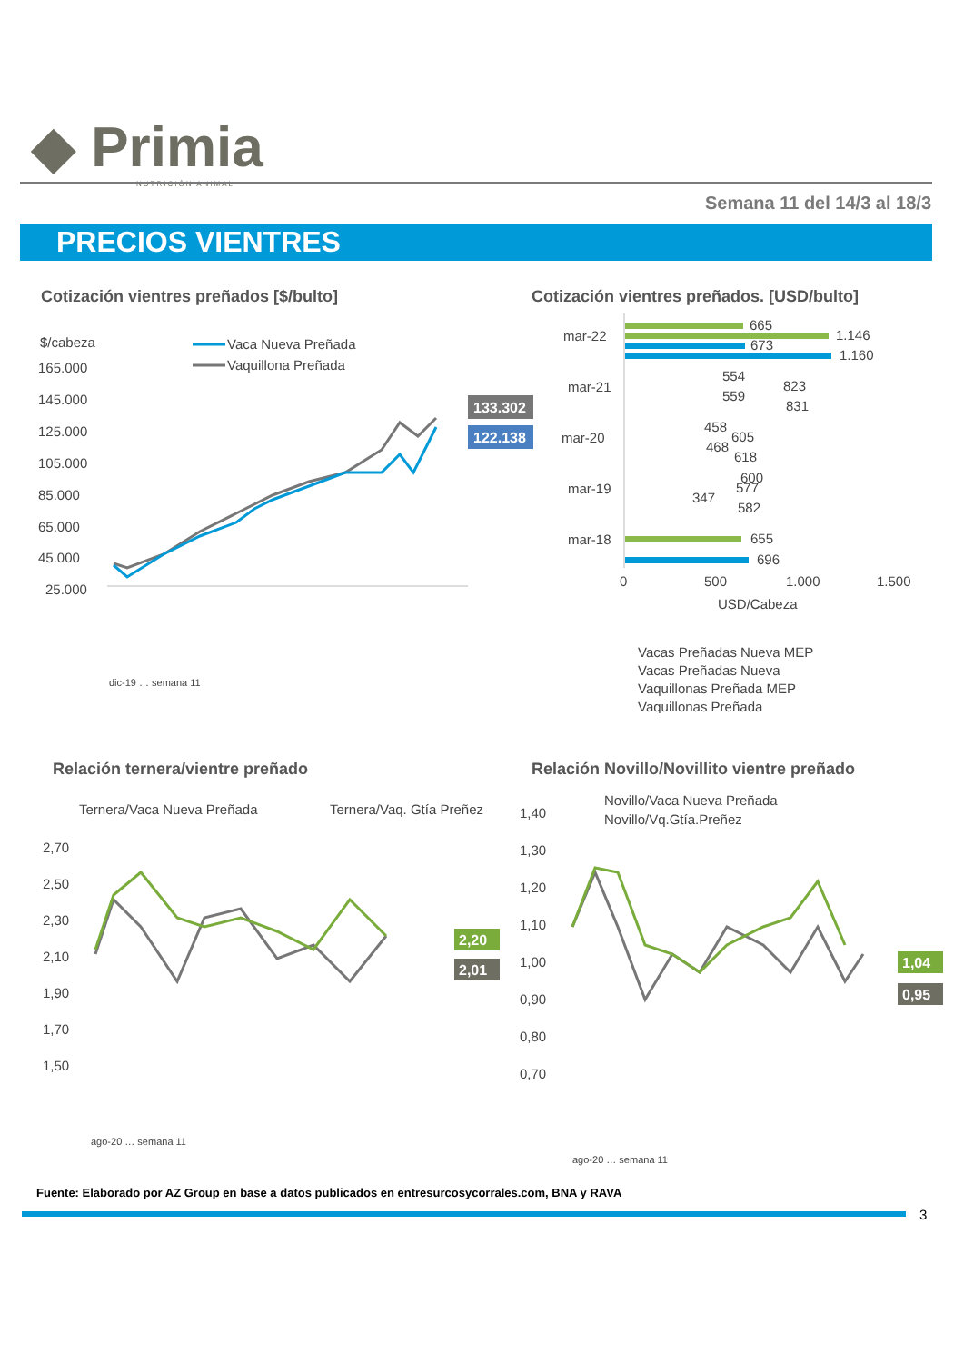◆ Primia
NUTRICIÓN ANIMAL
Semana 11 del 14/3 al 18/3
PRECIOS VIENTRES
Cotización vientres preñados [$/bulto]
Cotización vientres preñados. [USD/bulto]
$/cabeza
Vaca Nueva Preñada
Vaquillona Preñada
165.000
145.000
125.000
105.000
85.000
65.000
45.000
25.000
133.302
122.138
dic-19 … semana 11
mar-22
mar-21
mar-20
mar-19
mar-18
665
1.146
673
1.160
554
823
559
831
458
605
468
618
600
577
347
582
655
696
0
500
1.000
1.500
USD/Cabeza
Vacas Preñadas Nueva MEP
Vacas Preñadas Nueva
Vaquillonas Preñada MEP
Vaquillonas Preñada
Relación ternera/vientre preñado
Relación Novillo/Novillito vientre preñado
Ternera/Vaca Nueva Preñada
Ternera/Vaq. Gtía Preñez
2,70
2,50
2,30
2,10
1,90
1,70
1,50
2,20
2,01
ago-20 … semana 11
Novillo/Vaca Nueva Preñada
Novillo/Vq.Gtía.Preñez
1,40
1,30
1,20
1,10
1,00
0,90
0,80
0,70
1,04
0,95
ago-20 … semana 11
Fuente: Elaborado por AZ Group en base a datos publicados en entresurcosycorrales.com, BNA y RAVA
3